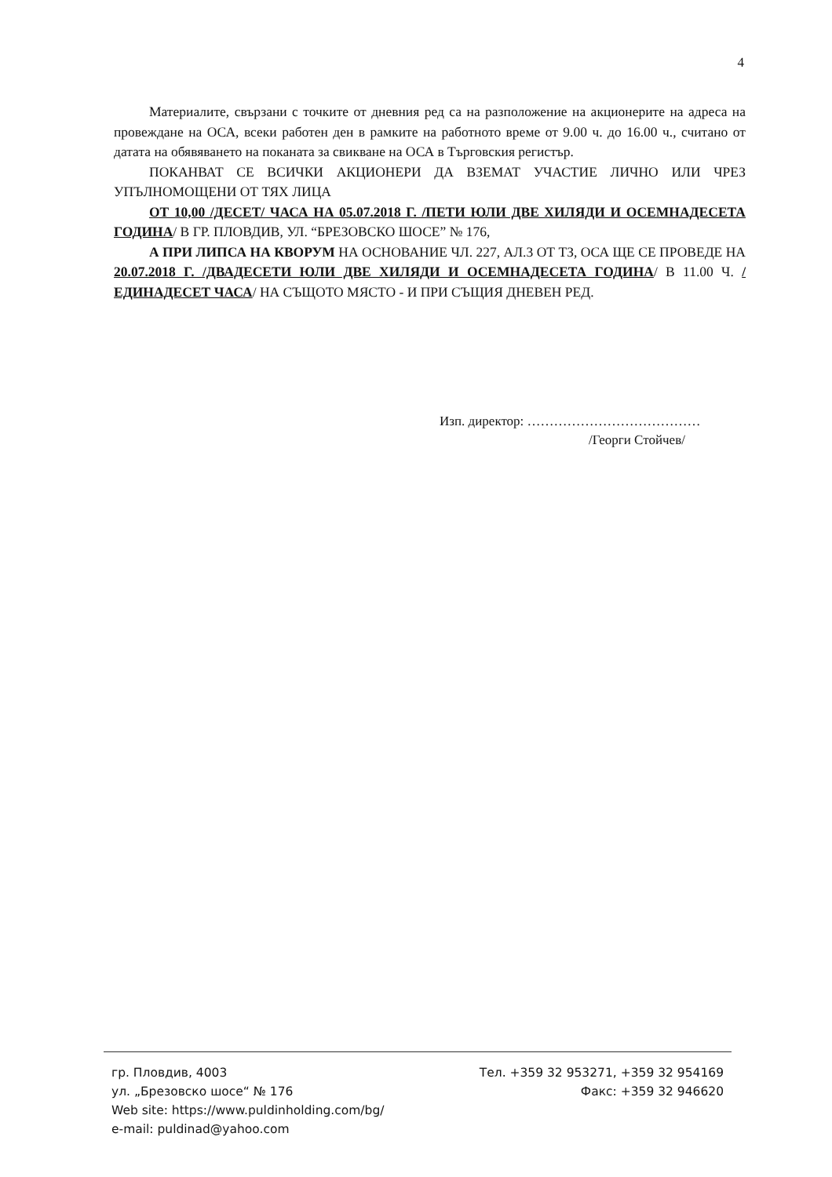4
Материалите, свързани с точките от дневния ред са на разположение на акционерите на адреса на провеждане на ОСА, всеки работен ден в рамките на работното време от 9.00 ч. до 16.00 ч., считано от датата на обявяването на поканата за свикване на ОСА в Търговския регистър.
ПОКАНВАТ СЕ ВСИЧКИ АКЦИОНЕРИ ДА ВЗЕМАТ УЧАСТИЕ ЛИЧНО ИЛИ ЧРЕЗ УПЪЛНОМОЩЕНИ ОТ ТЯХ ЛИЦА
ОТ 10,00 /ДЕСЕТ/ ЧАСА НА 05.07.2018 Г. /ПЕТИ ЮЛИ ДВЕ ХИЛЯДИ И ОСЕМНАДЕСЕТА ГОДИНА/ В ГР. ПЛОВДИВ, УЛ. “БРЕЗОВСКО ШОСЕ” № 176,
А ПРИ ЛИПСА НА КВОРУМ НА ОСНОВАНИЕ ЧЛ. 227, АЛ.3 ОТ ТЗ, ОСА ЩЕ СЕ ПРОВЕДЕ НА 20.07.2018 Г. /ДВАДЕСЕТИ ЮЛИ ДВЕ ХИЛЯДИ И ОСЕМНАДЕСЕТА ГОДИНА/ В 11.00 Ч. /ЕДИНАДЕСЕТ ЧАСА/ НА СЪЩОТО МЯСТО - И ПРИ СЪЩИЯ ДНЕВЕН РЕД.
Изп. директор: …………………………………
/Георги Стойчев/
гр. Пловдив, 4003 Тел. +359 32 953271, +359 32 954169
ул. „Брезовско шосе“ № 176 Факс: +359 32 946620
Web site: https://www.puldinholding.com/bg/
e-mail: puldinad@yahoo.com